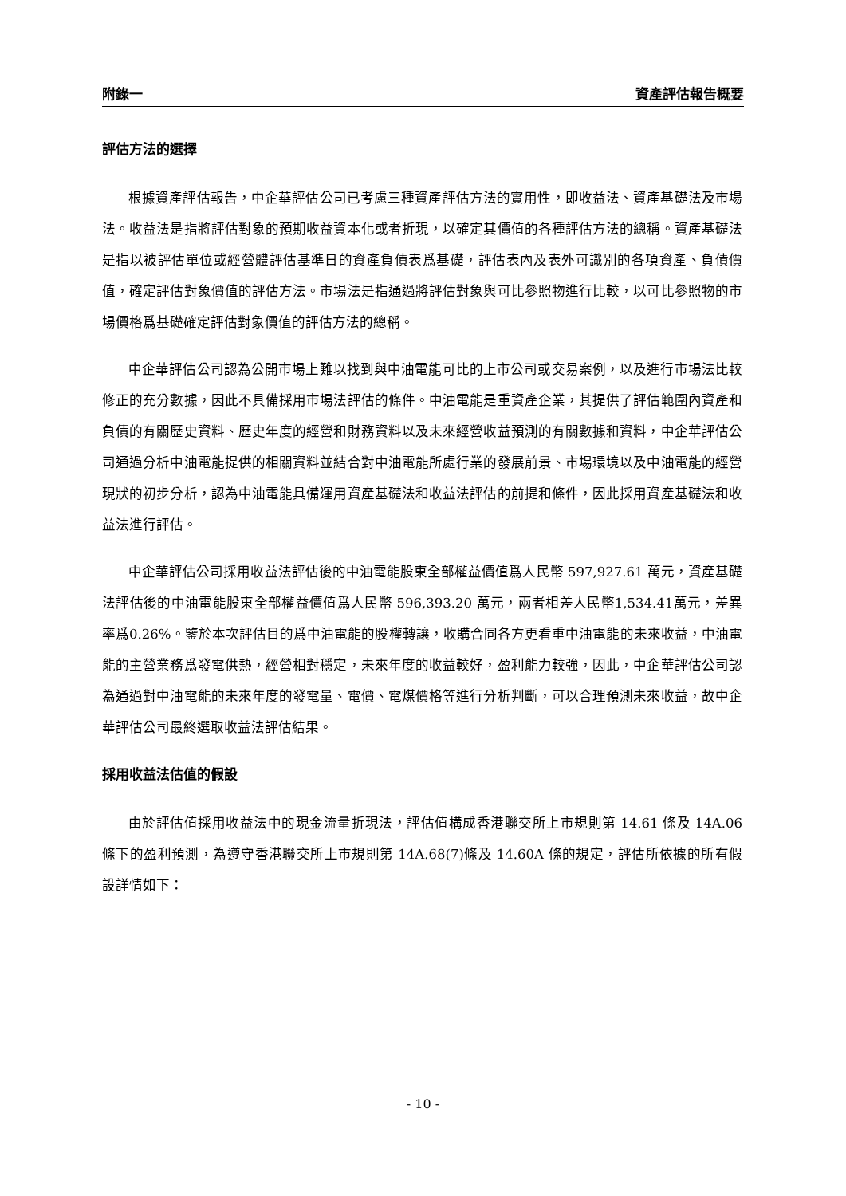附錄一 資產評估報告概要
評估方法的選擇
根據資產評估報告，中企華評估公司已考慮三種資產評估方法的實用性，即收益法、資產基礎法及市場法。收益法是指將評估對象的預期收益資本化或者折現，以確定其價值的各種評估方法的總稱。資產基礎法是指以被評估單位或經營體評估基準日的資產負債表爲基礎，評估表內及表外可識別的各項資產、負債價值，確定評估對象價值的評估方法。市場法是指通過將評估對象與可比參照物進行比較，以可比參照物的市場價格爲基礎確定評估對象價值的評估方法的總稱。
中企華評估公司認為公開市場上難以找到與中油電能可比的上市公司或交易案例，以及進行市場法比較修正的充分數據，因此不具備採用市場法評估的條件。中油電能是重資產企業，其提供了評估範圍內資產和負債的有關歷史資料、歷史年度的經營和財務資料以及未來經營收益預測的有關數據和資料，中企華評估公司通過分析中油電能提供的相關資料並結合對中油電能所處行業的發展前景、市場環境以及中油電能的經營現狀的初步分析，認為中油電能具備運用資產基礎法和收益法評估的前提和條件，因此採用資產基礎法和收益法進行評估。
中企華評估公司採用收益法評估後的中油電能股東全部權益價值爲人民幣 597,927.61 萬元，資產基礎法評估後的中油電能股東全部權益價值爲人民幣 596,393.20 萬元，兩者相差人民幣1,534.41萬元，差異率爲0.26%。鑒於本次評估目的爲中油電能的股權轉讓，收購合同各方更看重中油電能的未來收益，中油電能的主營業務爲發電供熱，經營相對穩定，未來年度的收益較好，盈利能力較強，因此，中企華評估公司認為通過對中油電能的未來年度的發電量、電價、電煤價格等進行分析判斷，可以合理預測未來收益，故中企華評估公司最終選取收益法評估結果。
採用收益法估值的假設
由於評估值採用收益法中的現金流量折現法，評估值構成香港聯交所上市規則第 14.61 條及 14A.06 條下的盈利預測，為遵守香港聯交所上市規則第 14A.68(7)條及 14.60A 條的規定，評估所依據的所有假設詳情如下：
- 10 -